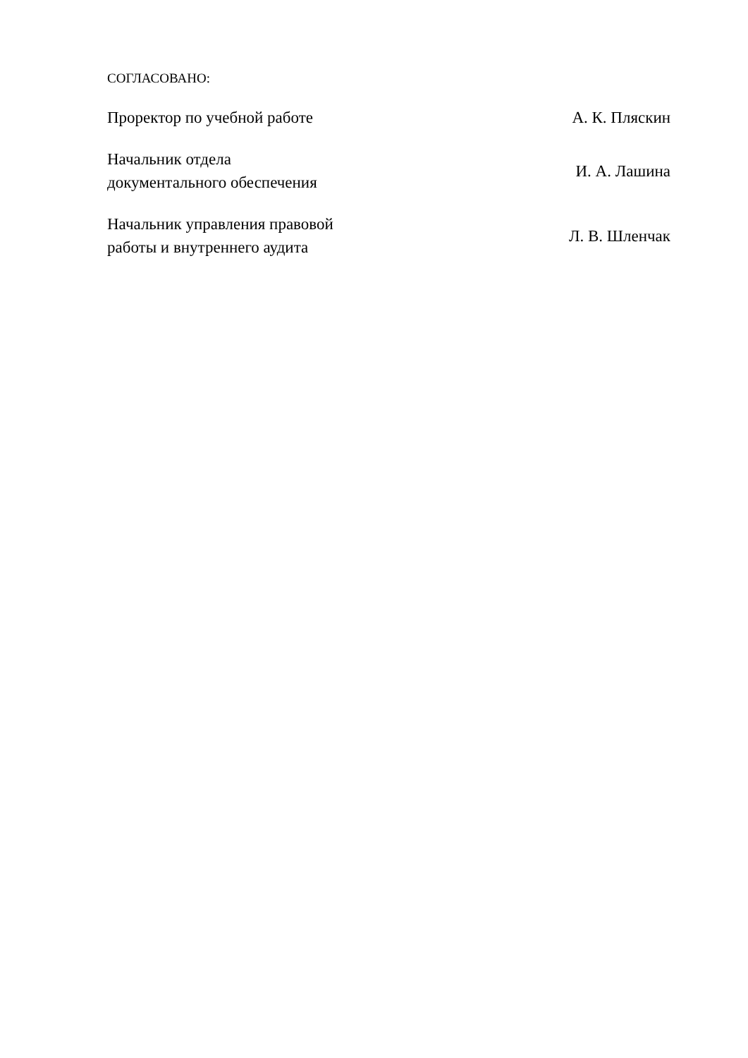СОГЛАСОВАНО:
| Проректор по учебной работе | А. К. Пляскин |
| Начальник отдела документального обеспечения | И. А. Лашина |
| Начальник управления правовой работы и внутреннего аудита | Л. В. Шленчак |